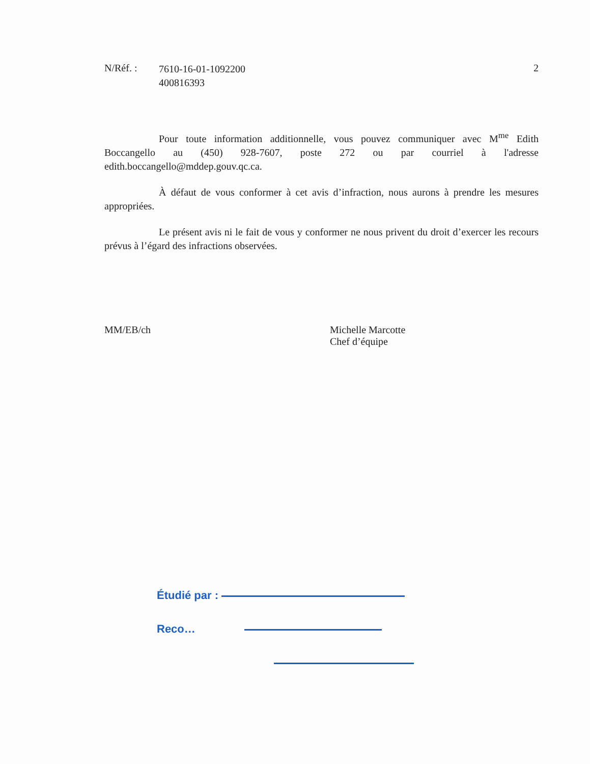N/Réf. :
7610-16-01-1092200
400816393
2
Pour toute information additionnelle, vous pouvez communiquer avec M<sup>me</sup> Edith Boccangello au (450) 928-7607, poste 272 ou par courriel à l'adresse edith.boccangello@mddep.gouv.qc.ca.
À défaut de vous conformer à cet avis d’infraction, nous aurons à prendre les mesures appropriées.
Le présent avis ni le fait de vous y conformer ne nous privent du droit d’exercer les recours prévus à l’égard des infractions observées.
MM/EB/ch Michelle Marcotte
Chef d’équipe
Étudié par :
Reco…